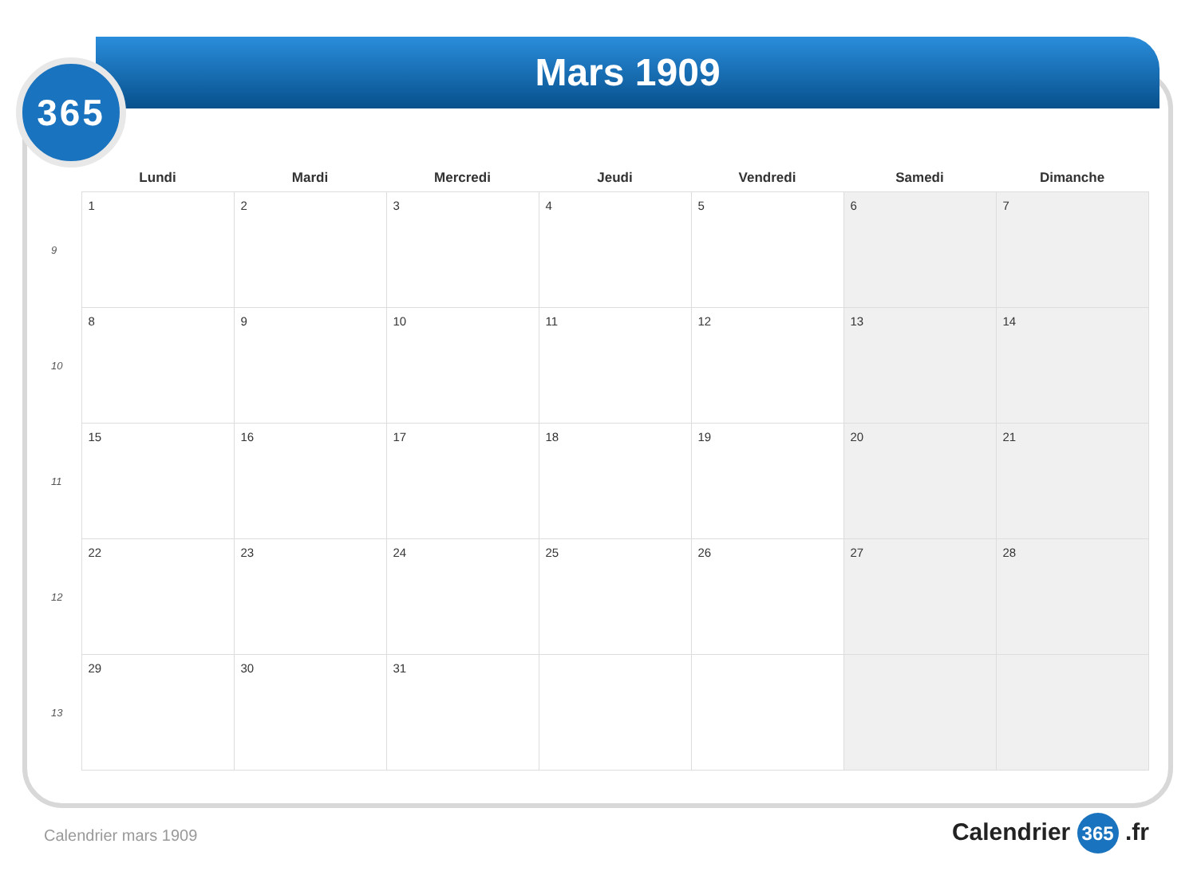Mars 1909
365
| | Lundi | Mardi | Mercredi | Jeudi | Vendredi | Samedi | Dimanche |
| --- | --- | --- | --- | --- | --- | --- | --- |
| 9 | 1 | 2 | 3 | 4 | 5 | 6 | 7 |
| 10 | 8 | 9 | 10 | 11 | 12 | 13 | 14 |
| 11 | 15 | 16 | 17 | 18 | 19 | 20 | 21 |
| 12 | 22 | 23 | 24 | 25 | 26 | 27 | 28 |
| 13 | 29 | 30 | 31 | | | | |
Calendrier mars 1909 Calendrier 365 .fr